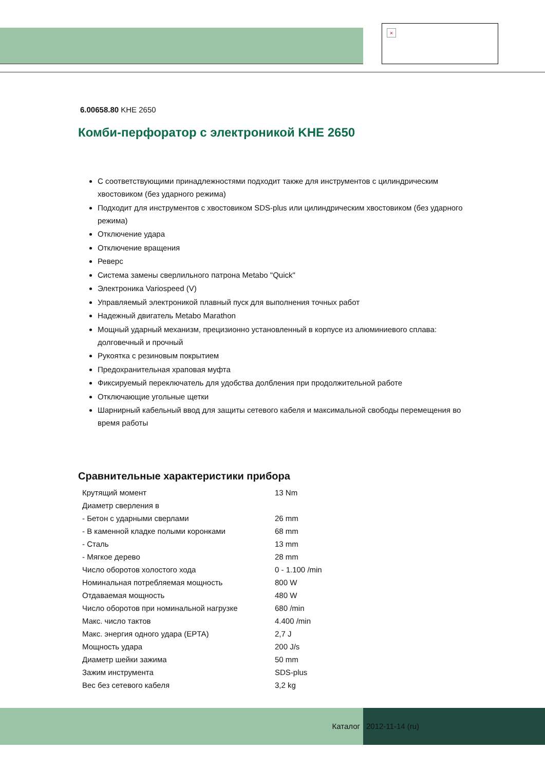×
6.00658.80 KHE 2650
Комби-перфоратор с электроникой KHE 2650
С соответствующими принадлежностями подходит также для инструментов с цилиндрическим хвостовиком (без ударного режима)
Подходит для инструментов с хвостовиком SDS-plus или цилиндрическим хвостовиком (без ударного режима)
Отключение удара
Отключение вращения
Реверс
Система замены сверлильного патрона Metabo "Quick"
Электроника Variospeed (V)
Управляемый электроникой плавный пуск для выполнения точных работ
Надежный двигатель Metabo Marathon
Мощный ударный механизм, прецизионно установленный в корпусе из алюминиевого сплава: долговечный и прочный
Рукоятка с резиновым покрытием
Предохранительная храповая муфта
Фиксируемый переключатель для удобства долбления при продолжительной работе
Отключающие угольные щетки
Шарнирный кабельный ввод для защиты сетевого кабеля и максимальной свободы перемещения во время работы
Сравнительные характеристики прибора
| Крутящий момент | 13 Nm |
| Диаметр сверления в | |
| - Бетон с ударными сверлами | 26 mm |
| - В каменной кладке полыми коронками | 68 mm |
| - Сталь | 13 mm |
| - Мягкое дерево | 28 mm |
| Число оборотов холостого хода | 0 - 1.100 /min |
| Номинальная потребляемая мощность | 800 W |
| Отдаваемая мощность | 480 W |
| Число оборотов при номинальной нагрузке | 680 /min |
| Макс. число тактов | 4.400 /min |
| Макс. энергия одного удара (EPTA) | 2,7 J |
| Мощность удара | 200 J/s |
| Диаметр шейки зажима | 50 mm |
| Зажим инструмента | SDS-plus |
| Вес без сетевого кабеля | 3,2 kg |
Каталог 2012-11-14 (ru)